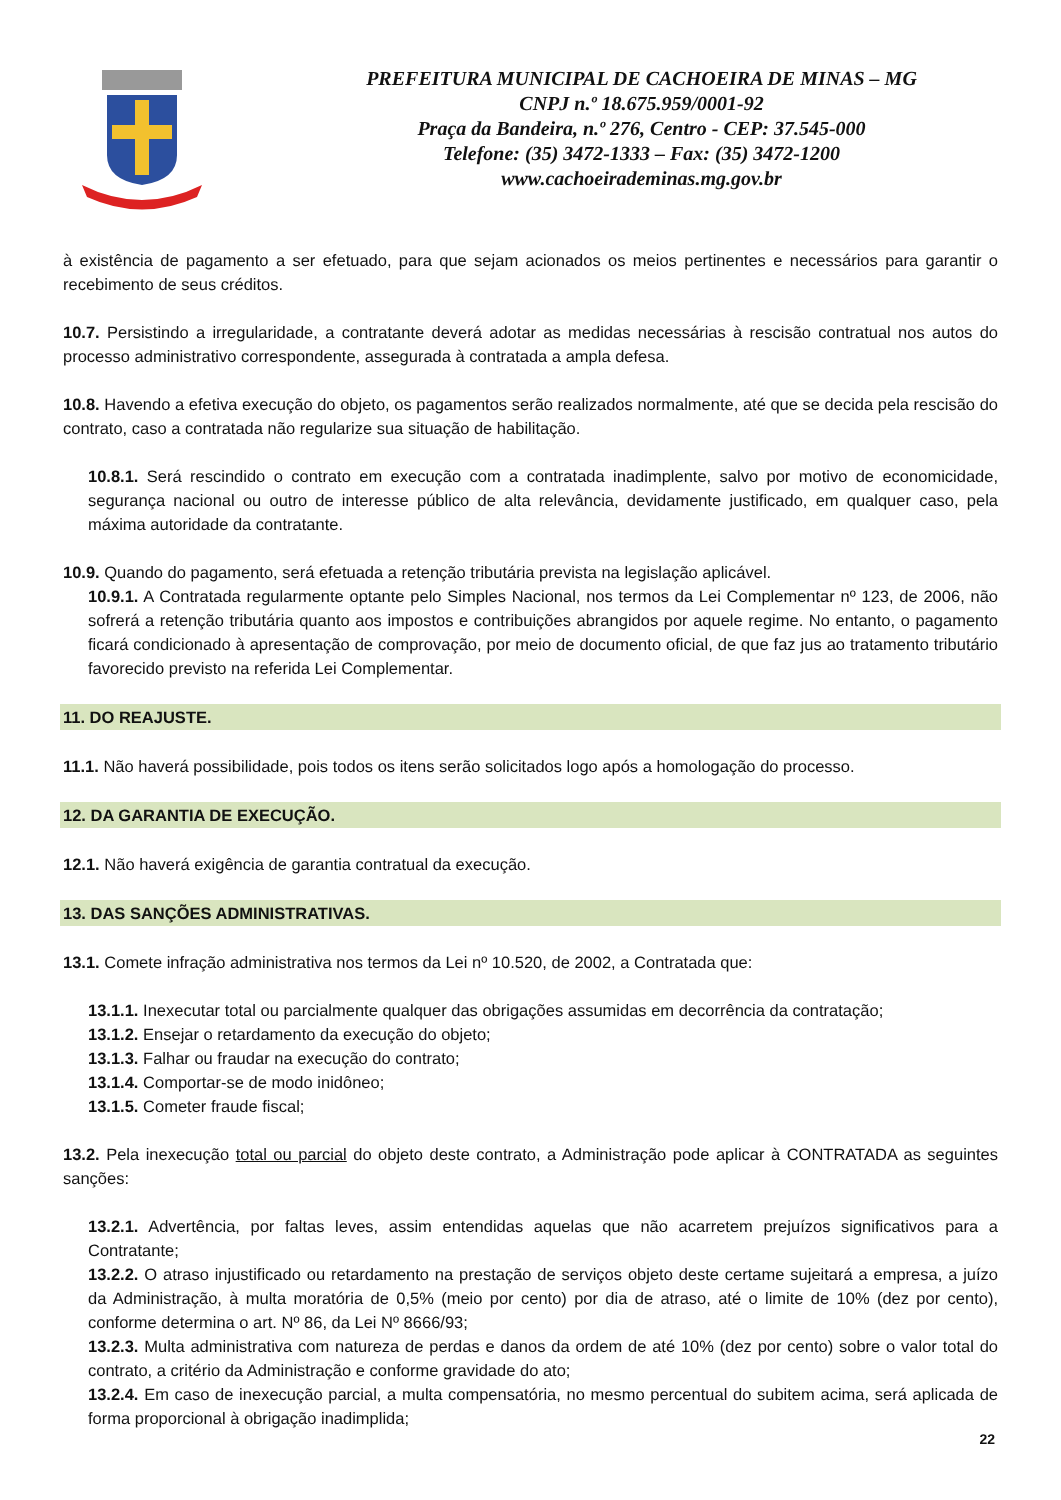PREFEITURA MUNICIPAL DE CACHOEIRA DE MINAS – MG
CNPJ n.º 18.675.959/0001-92
Praça da Bandeira, n.º 276, Centro - CEP: 37.545-000
Telefone: (35) 3472-1333 – Fax: (35) 3472-1200
www.cachoeirademinas.mg.gov.br
à existência de pagamento a ser efetuado, para que sejam acionados os meios pertinentes e necessários para garantir o recebimento de seus créditos.
10.7. Persistindo a irregularidade, a contratante deverá adotar as medidas necessárias à rescisão contratual nos autos do processo administrativo correspondente, assegurada à contratada a ampla defesa.
10.8. Havendo a efetiva execução do objeto, os pagamentos serão realizados normalmente, até que se decida pela rescisão do contrato, caso a contratada não regularize sua situação de habilitação.
10.8.1. Será rescindido o contrato em execução com a contratada inadimplente, salvo por motivo de economicidade, segurança nacional ou outro de interesse público de alta relevância, devidamente justificado, em qualquer caso, pela máxima autoridade da contratante.
10.9. Quando do pagamento, será efetuada a retenção tributária prevista na legislação aplicável.
10.9.1. A Contratada regularmente optante pelo Simples Nacional, nos termos da Lei Complementar nº 123, de 2006, não sofrerá a retenção tributária quanto aos impostos e contribuições abrangidos por aquele regime. No entanto, o pagamento ficará condicionado à apresentação de comprovação, por meio de documento oficial, de que faz jus ao tratamento tributário favorecido previsto na referida Lei Complementar.
11. DO REAJUSTE.
11.1. Não haverá possibilidade, pois todos os itens serão solicitados logo após a homologação do processo.
12. DA GARANTIA DE EXECUÇÃO.
12.1. Não haverá exigência de garantia contratual da execução.
13. DAS SANÇÕES ADMINISTRATIVAS.
13.1. Comete infração administrativa nos termos da Lei nº 10.520, de 2002, a Contratada que:
13.1.1. Inexecutar total ou parcialmente qualquer das obrigações assumidas em decorrência da contratação;
13.1.2. Ensejar o retardamento da execução do objeto;
13.1.3. Falhar ou fraudar na execução do contrato;
13.1.4. Comportar-se de modo inidôneo;
13.1.5. Cometer fraude fiscal;
13.2. Pela inexecução total ou parcial do objeto deste contrato, a Administração pode aplicar à CONTRATADA as seguintes sanções:
13.2.1. Advertência, por faltas leves, assim entendidas aquelas que não acarretem prejuízos significativos para a Contratante;
13.2.2. O atraso injustificado ou retardamento na prestação de serviços objeto deste certame sujeitará a empresa, a juízo da Administração, à multa moratória de 0,5% (meio por cento) por dia de atraso, até o limite de 10% (dez por cento), conforme determina o art. Nº 86, da Lei Nº 8666/93;
13.2.3. Multa administrativa com natureza de perdas e danos da ordem de até 10% (dez por cento) sobre o valor total do contrato, a critério da Administração e conforme gravidade do ato;
13.2.4. Em caso de inexecução parcial, a multa compensatória, no mesmo percentual do subitem acima, será aplicada de forma proporcional à obrigação inadimplida;
22